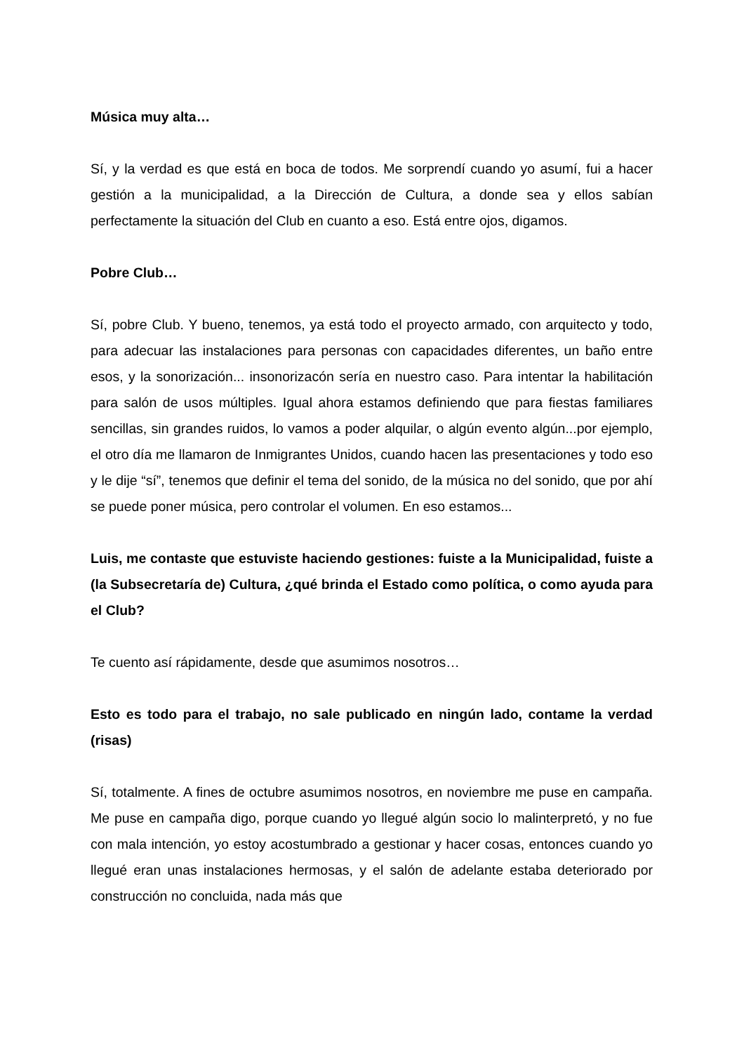Música muy alta…
Sí, y la verdad es que está en boca de todos. Me sorprendí cuando yo asumí, fui a hacer gestión a la municipalidad, a la Dirección de Cultura, a donde sea y ellos sabían perfectamente la situación del Club en cuanto a eso. Está entre ojos, digamos.
Pobre Club…
Sí, pobre Club. Y bueno, tenemos, ya está todo el proyecto armado, con arquitecto y todo, para adecuar las instalaciones para personas con capacidades diferentes, un baño entre esos, y la sonorización... insonorizacón sería en nuestro caso. Para intentar la habilitación para salón de usos múltiples. Igual ahora estamos definiendo que para fiestas familiares sencillas, sin grandes ruidos, lo vamos a poder alquilar, o algún evento algún...por ejemplo, el otro día me llamaron de Inmigrantes Unidos, cuando hacen las presentaciones y todo eso y le dije “sí”, tenemos que definir el tema del sonido, de la música no del sonido, que por ahí se puede poner música, pero controlar el volumen. En eso estamos...
Luis, me contaste que estuviste haciendo gestiones: fuiste a la Municipalidad, fuiste a (la Subsecretaría de) Cultura, ¿qué brinda el Estado como política, o como ayuda para el Club?
Te cuento así rápidamente, desde que asumimos nosotros…
Esto es todo para el trabajo, no sale publicado en ningún lado, contame la verdad (risas)
Sí, totalmente. A fines de octubre asumimos nosotros, en noviembre me puse en campaña. Me puse en campaña digo, porque cuando yo llegué algún socio lo malinterpretó, y no fue con mala intención, yo estoy acostumbrado a gestionar y hacer cosas, entonces cuando yo llegué eran unas instalaciones hermosas, y el salón de adelante estaba deteriorado por construcción no concluida, nada más que